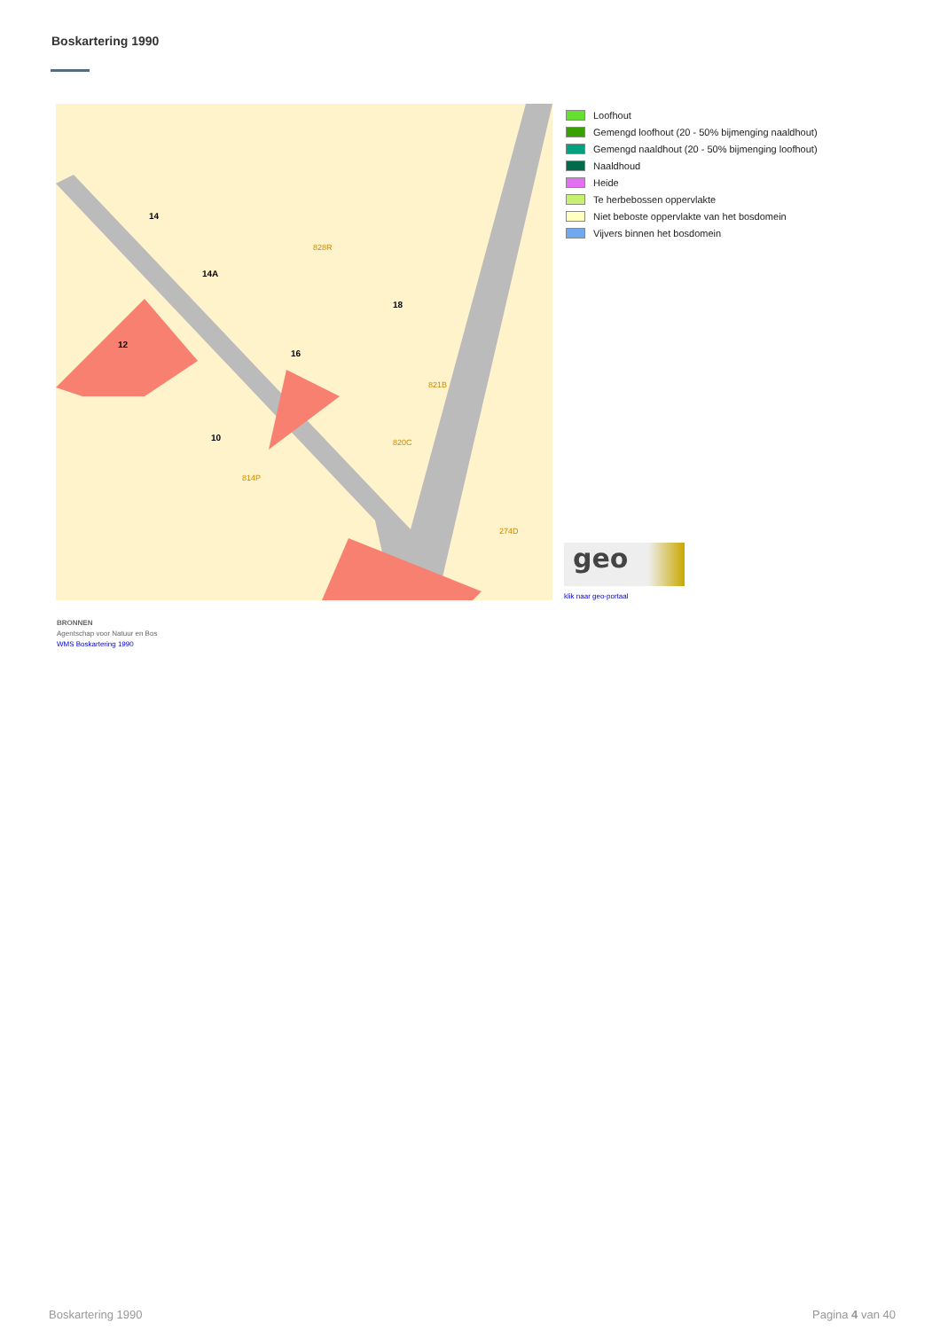Boskartering 1990
14
14A
12
16
18
10
821B
820C
814P
828R
274D
Loofhout
Gemengd loofhout (20 - 50% bijmenging naaldhout)
Gemengd naaldhout (20 - 50% bijmenging loofhout)
Naaldhoud
Heide
Te herbebossen oppervlakte
Niet beboste oppervlakte van het bosdomein
Vijvers binnen het bosdomein
geo
klik naar geo-portaal
BRONNEN
Agentschap voor Natuur en Bos
WMS Boskartering 1990
Boskartering 1990 Pagina 4 van 40